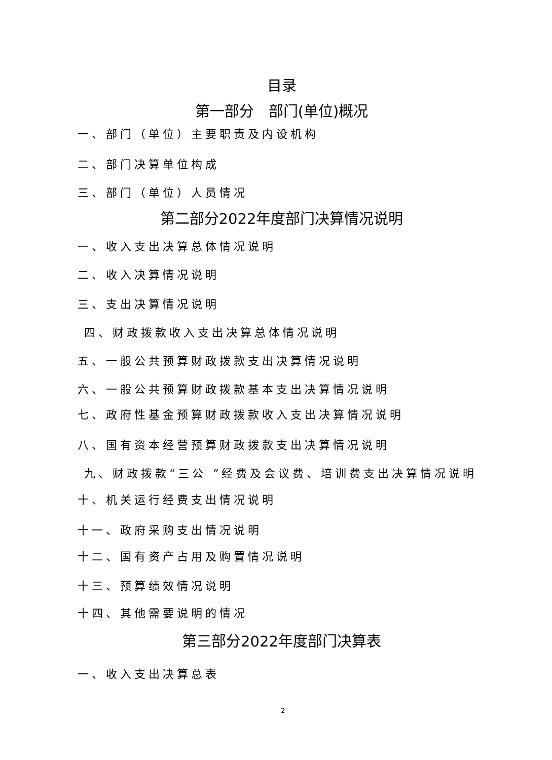目录
第一部分　部门(单位)概况
一、部门（单位）主要职责及内设机构
二、部门决算单位构成
三、部门（单位）人员情况
第二部分2022年度部门决算情况说明
一、收入支出决算总体情况说明
二、收入决算情况说明
三、支出决算情况说明
四、财政拨款收入支出决算总体情况说明
五、一般公共预算财政拨款支出决算情况说明
六、一般公共预算财政拨款基本支出决算情况说明
七、政府性基金预算财政拨款收入支出决算情况说明
八、国有资本经营预算财政拨款支出决算情况说明
九、财政拨款“三公 ”经费及会议费、培训费支出决算情况说明
十、机关运行经费支出情况说明
十一、政府采购支出情况说明
十二、国有资产占用及购置情况说明
十三、预算绩效情况说明
十四、其他需要说明的情况
第三部分2022年度部门决算表
一、收入支出决算总表
2